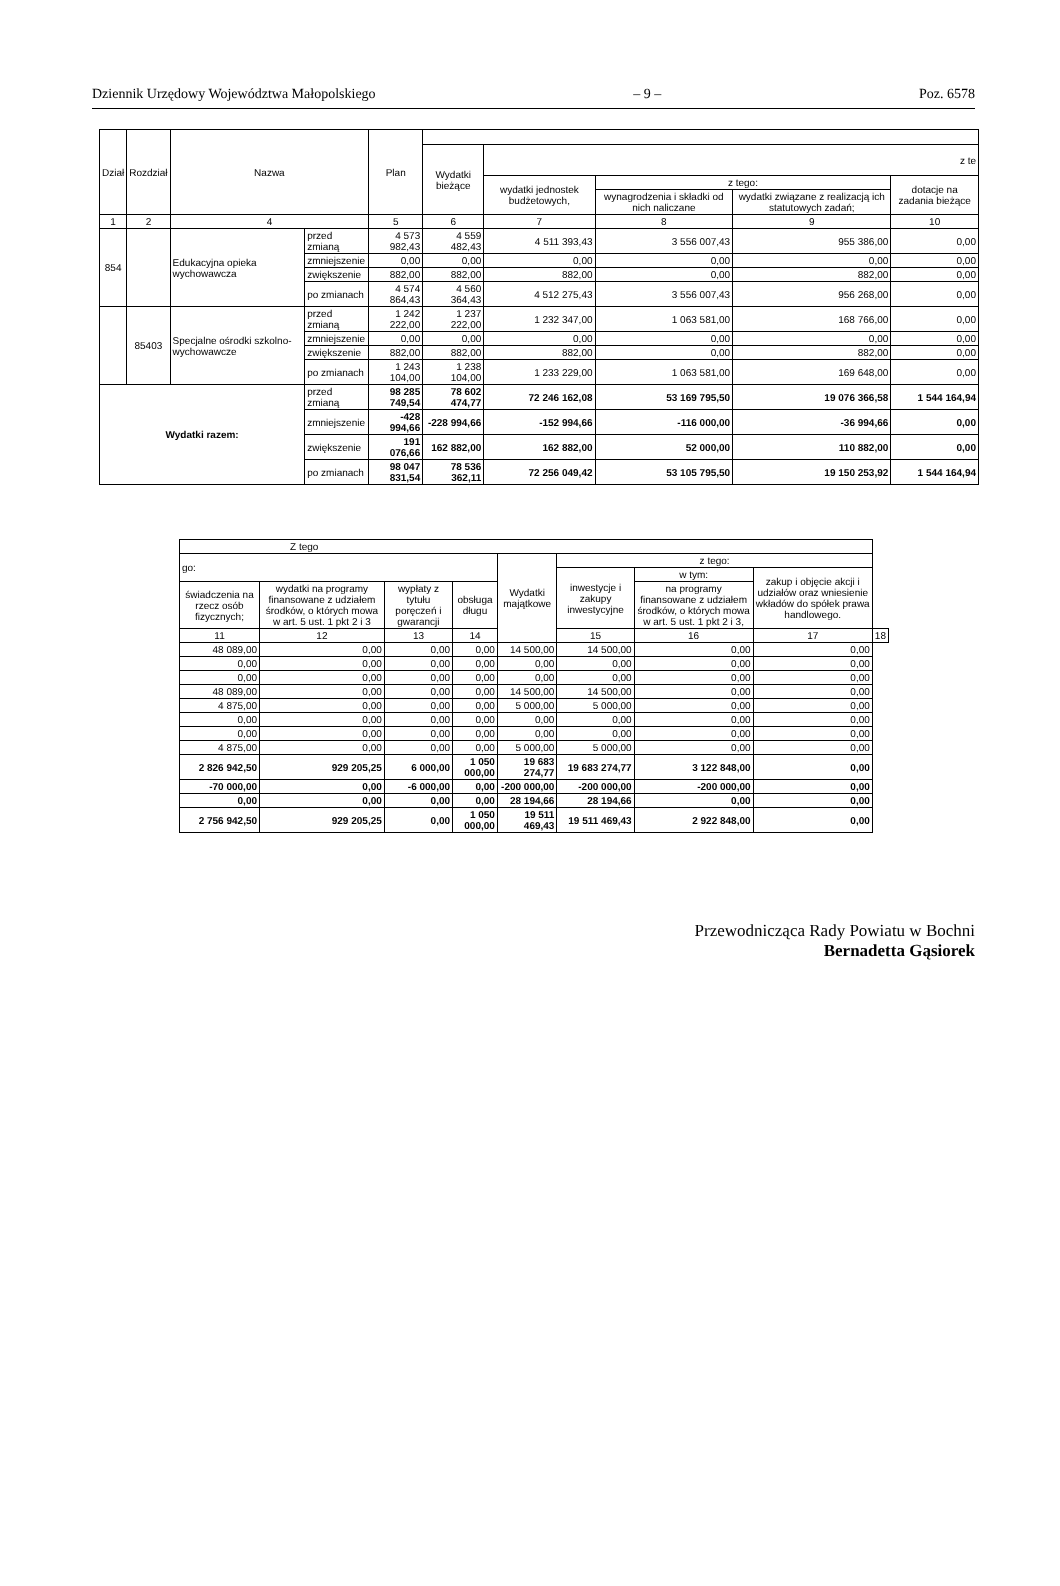Dziennik Urzędowy Województwa Małopolskiego – 9 – Poz. 6578
| Dział | Rozdział | Nazwa | | Plan | | | | | |
| --- | --- | --- | --- | --- | --- | --- | --- | --- | --- |
| | | | | | Wydatki bieżące | z te | | | |
| | | | | | | wydatki jednostek budżetowych, | z tego: | | dotacje na zadania bieżące |
| | | | | | | | wynagrodzenia i składki od nich naliczane | wydatki związane z realizacją ich statutowych zadań; | |
| 1 | 2 | 4 | | 5 | 6 | 7 | 8 | 9 | 10 |
| 854 | | Edukacyjna opieka wychowawcza | przed zmianą | 4 573 982,43 | 4 559 482,43 | 4 511 393,43 | 3 556 007,43 | 955 386,00 | 0,00 |
| | | | zmniejszenie | 0,00 | 0,00 | 0,00 | 0,00 | 0,00 | 0,00 |
| | | | zwiększenie | 882,00 | 882,00 | 882,00 | 0,00 | 882,00 | 0,00 |
| | | | po zmianach | 4 574 864,43 | 4 560 364,43 | 4 512 275,43 | 3 556 007,43 | 956 268,00 | 0,00 |
| | 85403 | Specjalne ośrodki szkolno-wychowawcze | przed zmianą | 1 242 222,00 | 1 237 222,00 | 1 232 347,00 | 1 063 581,00 | 168 766,00 | 0,00 |
| | | | zmniejszenie | 0,00 | 0,00 | 0,00 | 0,00 | 0,00 | 0,00 |
| | | | zwiększenie | 882,00 | 882,00 | 882,00 | 0,00 | 882,00 | 0,00 |
| | | | po zmianach | 1 243 104,00 | 1 238 104,00 | 1 233 229,00 | 1 063 581,00 | 169 648,00 | 0,00 |
| Wydatki razem: | | | przed zmianą | 98 285 749,54 | 78 602 474,77 | 72 246 162,08 | 53 169 795,50 | 19 076 366,58 | 1 544 164,94 |
| | | | zmniejszenie | -428 994,66 | -228 994,66 | -152 994,66 | -116 000,00 | -36 994,66 | 0,00 |
| | | | zwiększenie | 191 076,66 | 162 882,00 | 162 882,00 | 52 000,00 | 110 882,00 | 0,00 |
| | | | po zmianach | 98 047 831,54 | 78 536 362,11 | 72 256 049,42 | 53 105 795,50 | 19 150 253,92 | 1 544 164,94 |
| Z tego | | | | | | | | |
| --- | --- | --- | --- | --- | --- | --- | --- | --- |
| go: | | | | Wydatki majątkowe | z tego: | | | |
| | | | | | inwestycje i zakupy inwestycyjne | w tym: | zakup i objęcie akcji i udziałów oraz wniesienie wkładów do spółek prawa handlowego. | |
| świadczenia na rzecz osób fizycznych; | wydatki na programy finansowane z udziałem środków, o których mowa w art. 5 ust. 1 pkt 2 i 3 | wypłaty z tytułu poręczeń i gwarancji | obsługa długu | | | na programy finansowane z udziałem środków, o których mowa w art. 5 ust. 1 pkt 2 i 3, | | |
| 11 | 12 | 13 | 14 | | 15 | 16 | 17 | 18 |
| 48 089,00 | 0,00 | 0,00 | 0,00 | 14 500,00 | 14 500,00 | 0,00 | 0,00 | |
| 0,00 | 0,00 | 0,00 | 0,00 | 0,00 | 0,00 | 0,00 | 0,00 | |
| 0,00 | 0,00 | 0,00 | 0,00 | 0,00 | 0,00 | 0,00 | 0,00 | |
| 48 089,00 | 0,00 | 0,00 | 0,00 | 14 500,00 | 14 500,00 | 0,00 | 0,00 | |
| 4 875,00 | 0,00 | 0,00 | 0,00 | 5 000,00 | 5 000,00 | 0,00 | 0,00 | |
| 0,00 | 0,00 | 0,00 | 0,00 | 0,00 | 0,00 | 0,00 | 0,00 | |
| 0,00 | 0,00 | 0,00 | 0,00 | 0,00 | 0,00 | 0,00 | 0,00 | |
| 4 875,00 | 0,00 | 0,00 | 0,00 | 5 000,00 | 5 000,00 | 0,00 | 0,00 | |
| 2 826 942,50 | 929 205,25 | 6 000,00 | 1 050 000,00 | 19 683 274,77 | 19 683 274,77 | 3 122 848,00 | 0,00 | |
| -70 000,00 | 0,00 | -6 000,00 | 0,00 | -200 000,00 | -200 000,00 | -200 000,00 | 0,00 | |
| 0,00 | 0,00 | 0,00 | 0,00 | 28 194,66 | 28 194,66 | 0,00 | 0,00 | |
| 2 756 942,50 | 929 205,25 | 0,00 | 1 050 000,00 | 19 511 469,43 | 19 511 469,43 | 2 922 848,00 | 0,00 | |
Przewodnicząca Rady Powiatu w Bochni
Bernadetta Gąsiorek